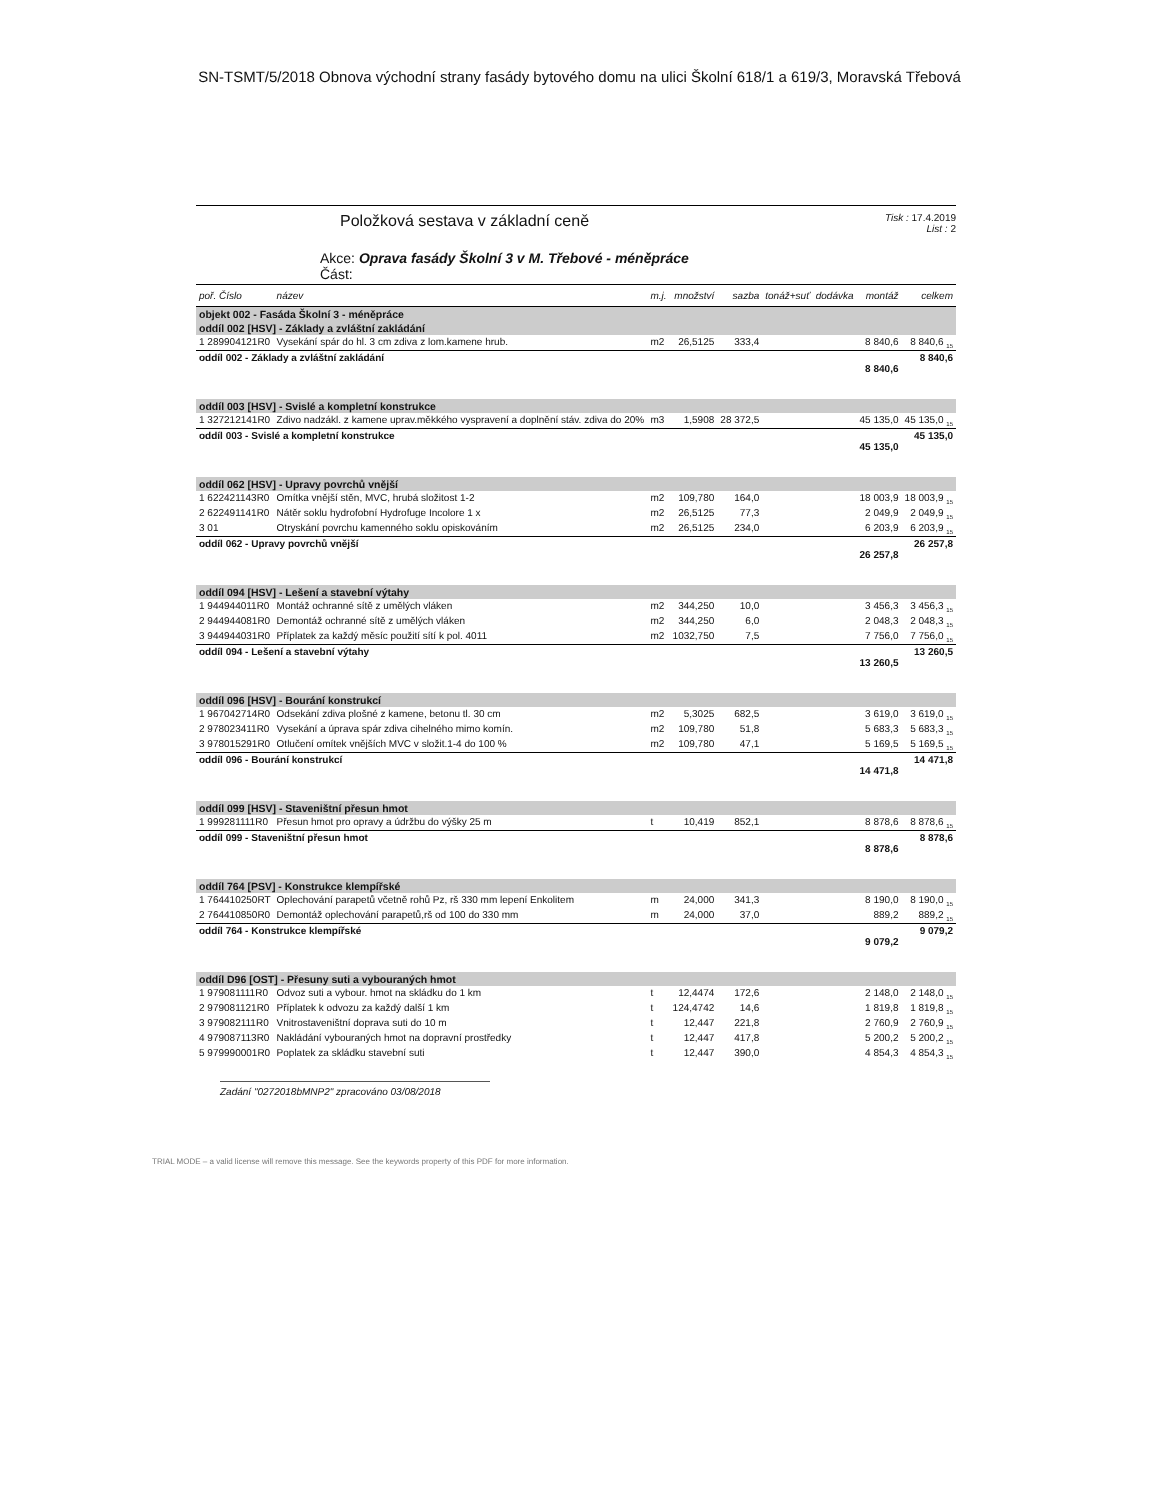SN-TSMT/5/2018 Obnova východní strany fasády bytového domu na ulici Školní 618/1 a 619/3, Moravská Třebová
Položková sestava v základní ceně
Tisk : 17.4.2019
List : 2
Akce: Oprava fasády Školní 3 v M. Třebové - méněpráce
Část:
| poř. Číslo | název | m.j. | množství | sazba | tonáž+suť | dodávka | montáž | celkem |
| --- | --- | --- | --- | --- | --- | --- | --- | --- |
| objekt 002 - Fasáda Školní 3 - méněpráce | | | | | | | | |
| oddíl 002 [HSV] - Základy a zvláštní zakládání | | | | | | | | |
| 1 289904121R0 | Vysekání spár do hl. 3 cm zdiva z lom.kamene hrub. | m2 | 26,5125 | 333,4 | | | 8 840,6 | 8 840,6 <sub>15</sub> |
| oddíl 002 - Základy a zvláštní zakládání | | | | | | | 8 840,6 | 8 840,6 |
| oddíl 003 [HSV] - Svislé a kompletní konstrukce | | | | | | | | |
| 1 327212141R0 | Zdivo nadzákl. z kamene uprav.měkkého vyspravení a doplnění stáv. zdiva do 20% | m3 | 1,5908 | 28 372,5 | | | 45 135,0 | 45 135,0 <sub>15</sub> |
| oddíl 003 - Svislé a kompletní konstrukce | | | | | | | 45 135,0 | 45 135,0 |
| oddíl 062 [HSV] - Upravy povrchů vnější | | | | | | | | |
| 1 622421143R0 | Omítka vnější stěn, MVC, hrubá složitost 1-2 | m2 | 109,780 | 164,0 | | | 18 003,9 | 18 003,9 <sub>15</sub> |
| 2 622491141R0 | Nátěr soklu hydrofobní Hydrofuge Incolore 1 x | m2 | 26,5125 | 77,3 | | | 2 049,9 | 2 049,9 <sub>15</sub> |
| 3 01 | Otryskání povrchu kamenného soklu opiskováním | m2 | 26,5125 | 234,0 | | | 6 203,9 | 6 203,9 <sub>15</sub> |
| oddíl 062 - Upravy povrchů vnější | | | | | | | 26 257,8 | 26 257,8 |
| oddíl 094 [HSV] - Lešení a stavební výtahy | | | | | | | | |
| 1 944944011R0 | Montáž ochranné sítě z umělých vláken | m2 | 344,250 | 10,0 | | | 3 456,3 | 3 456,3 <sub>15</sub> |
| 2 944944081R0 | Demontáž ochranné sítě z umělých vláken | m2 | 344,250 | 6,0 | | | 2 048,3 | 2 048,3 <sub>15</sub> |
| 3 944944031R0 | Příplatek za každý měsíc použití sítí k pol. 4011 | m2 | 1032,750 | 7,5 | | | 7 756,0 | 7 756,0 <sub>15</sub> |
| oddíl 094 - Lešení a stavební výtahy | | | | | | | 13 260,5 | 13 260,5 |
| oddíl 096 [HSV] - Bourání konstrukcí | | | | | | | | |
| 1 967042714R0 | Odsekání zdiva plošné z kamene, betonu tl. 30 cm | m2 | 5,3025 | 682,5 | | | 3 619,0 | 3 619,0 <sub>15</sub> |
| 2 978023411R0 | Vysekání a úprava spár zdiva cihelného mimo komín. | m2 | 109,780 | 51,8 | | | 5 683,3 | 5 683,3 <sub>15</sub> |
| 3 978015291R0 | Otlučení omítek vnějších MVC v složit.1-4 do 100 % | m2 | 109,780 | 47,1 | | | 5 169,5 | 5 169,5 <sub>15</sub> |
| oddíl 096 - Bourání konstrukcí | | | | | | | 14 471,8 | 14 471,8 |
| oddíl 099 [HSV] - Staveništní přesun hmot | | | | | | | | |
| 1 999281111R0 | Přesun hmot pro opravy a údržbu do výšky 25 m | t | 10,419 | 852,1 | | | 8 878,6 | 8 878,6 <sub>15</sub> |
| oddíl 099 - Staveništní přesun hmot | | | | | | | 8 878,6 | 8 878,6 |
| oddíl 764 [PSV] - Konstrukce klempířské | | | | | | | | |
| 1 764410250RT | Oplechování parapetů včetně rohů Pz, rš 330 mm lepení Enkolitem | m | 24,000 | 341,3 | | | 8 190,0 | 8 190,0 <sub>15</sub> |
| 2 764410850R0 | Demontáž oplechování parapetů,rš od 100 do 330 mm | m | 24,000 | 37,0 | | | 889,2 | 889,2 <sub>15</sub> |
| oddíl 764 - Konstrukce klempířské | | | | | | | 9 079,2 | 9 079,2 |
| oddíl D96 [OST] - Přesuny suti a vybouraných hmot | | | | | | | | |
| 1 979081111R0 | Odvoz suti a vybour. hmot na skládku do 1 km | t | 12,4474 | 172,6 | | | 2 148,0 | 2 148,0 <sub>15</sub> |
| 2 979081121R0 | Příplatek k odvozu za každý další 1 km | t | 124,4742 | 14,6 | | | 1 819,8 | 1 819,8 <sub>15</sub> |
| 3 979082111R0 | Vnitrostaveništní doprava suti do 10 m | t | 12,447 | 221,8 | | | 2 760,9 | 2 760,9 <sub>15</sub> |
| 4 979087113R0 | Nakládání vybouraných hmot na dopravní prostředky | t | 12,447 | 417,8 | | | 5 200,2 | 5 200,2 <sub>15</sub> |
| 5 979990001R0 | Poplatek za skládku stavební suti | t | 12,447 | 390,0 | | | 4 854,3 | 4 854,3 <sub>15</sub> |
Zadání "0272018bMNP2" zpracováno 03/08/2018
TRIAL MODE – a valid license will remove this message. See the keywords property of this PDF for more information.